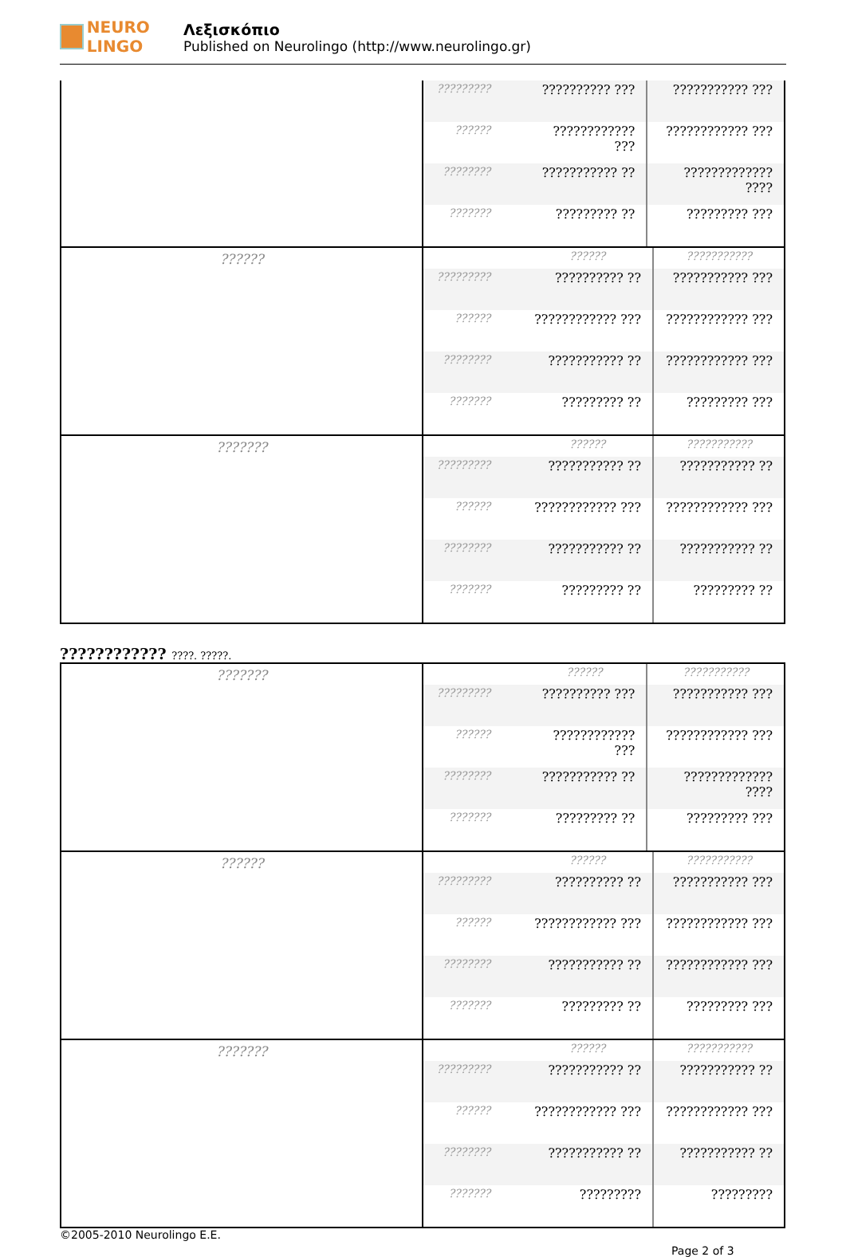NEURO LINGO
Λεξισκόπιο
Published on Neurolingo (http://www.neurolingo.gr)
| | / ????????? / ?????????? ??? / ??????????? ??? / / ?????? / ???????????? ??? / ???????????? ??? / / ???????? / ??????????? ?? / ????????????? ???? / / ??????? / ????????? ?? / ????????? ??? / |
| ?????? | / / ?????? / ??????????? / / ????????? / ?????????? ?? / ??????????? ??? / / ?????? / ???????????? ??? / ???????????? ??? / / ???????? / ??????????? ?? / ???????????? ??? / / ??????? / ????????? ?? / ????????? ??? / |
| ??????? | / / ?????? / ??????????? / / ????????? / ??????????? ?? / ??????????? ?? / / ?????? / ???????????? ??? / ???????????? ??? / / ???????? / ??????????? ?? / ??????????? ?? / / ??????? / ????????? ?? / ????????? ?? / |
???????????? ????. ?????.
| ??????? | / / ?????? / ??????????? / / ????????? / ?????????? ??? / ??????????? ??? / / ?????? / ???????????? ??? / ???????????? ??? / / ???????? / ??????????? ?? / ????????????? ???? / / ??????? / ????????? ?? / ????????? ??? / |
| ?????? | / / ?????? / ??????????? / / ????????? / ?????????? ?? / ??????????? ??? / / ?????? / ???????????? ??? / ???????????? ??? / / ???????? / ??????????? ?? / ???????????? ??? / / ??????? / ????????? ?? / ????????? ??? / |
| ??????? | / / ?????? / ??????????? / / ????????? / ??????????? ?? / ??????????? ?? / / ?????? / ???????????? ??? / ???????????? ??? / / ???????? / ??????????? ?? / ??????????? ?? / / ??????? / ????????? / ????????? / |
©2005-2010 Neurolingo E.E.
Page 2 of 3